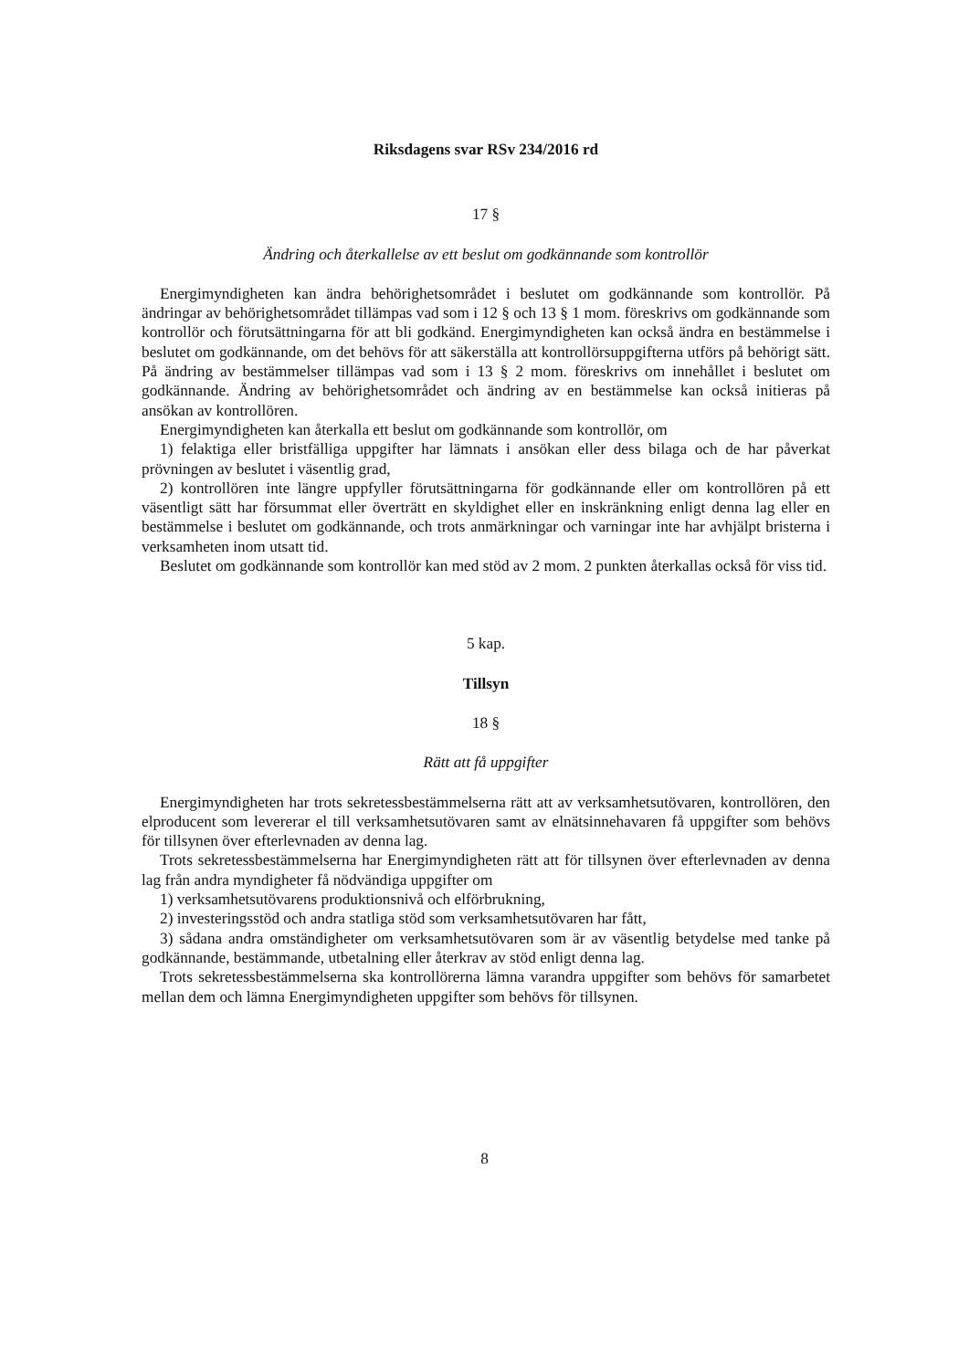Riksdagens svar RSv 234/2016 rd
17 §
Ändring och återkallelse av ett beslut om godkännande som kontrollör
Energimyndigheten kan ändra behörighetsområdet i beslutet om godkännande som kontrollör. På ändringar av behörighetsområdet tillämpas vad som i 12 § och 13 § 1 mom. föreskrivs om godkännande som kontrollör och förutsättningarna för att bli godkänd. Energimyndigheten kan också ändra en bestämmelse i beslutet om godkännande, om det behövs för att säkerställa att kontrollörsuppgifterna utförs på behörigt sätt. På ändring av bestämmelser tillämpas vad som i 13 § 2 mom. föreskrivs om innehållet i beslutet om godkännande. Ändring av behörighetsområdet och ändring av en bestämmelse kan också initieras på ansökan av kontrollören.
Energimyndigheten kan återkalla ett beslut om godkännande som kontrollör, om
1) felaktiga eller bristfälliga uppgifter har lämnats i ansökan eller dess bilaga och de har påverkat prövningen av beslutet i väsentlig grad,
2) kontrollören inte längre uppfyller förutsättningarna för godkännande eller om kontrollören på ett väsentligt sätt har försummat eller överträtt en skyldighet eller en inskränkning enligt denna lag eller en bestämmelse i beslutet om godkännande, och trots anmärkningar och varningar inte har avhjälpt bristerna i verksamheten inom utsatt tid.
Beslutet om godkännande som kontrollör kan med stöd av 2 mom. 2 punkten återkallas också för viss tid.
5 kap.
Tillsyn
18 §
Rätt att få uppgifter
Energimyndigheten har trots sekretessbestämmelserna rätt att av verksamhetsutövaren, kontrollören, den elproducent som levererar el till verksamhetsutövaren samt av elnätsinnehavaren få uppgifter som behövs för tillsynen över efterlevnaden av denna lag.
Trots sekretessbestämmelserna har Energimyndigheten rätt att för tillsynen över efterlevnaden av denna lag från andra myndigheter få nödvändiga uppgifter om
1) verksamhetsutövarens produktionsnivå och elförbrukning,
2) investeringsstöd och andra statliga stöd som verksamhetsutövaren har fått,
3) sådana andra omständigheter om verksamhetsutövaren som är av väsentlig betydelse med tanke på godkännande, bestämmande, utbetalning eller återkrav av stöd enligt denna lag.
Trots sekretessbestämmelserna ska kontrollörerna lämna varandra uppgifter som behövs för samarbetet mellan dem och lämna Energimyndigheten uppgifter som behövs för tillsynen.
8